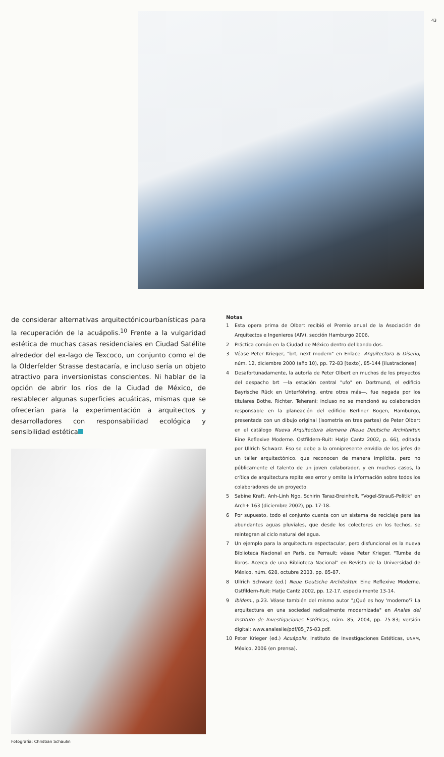43
de considerar alternativas arquitectónicourbanísticas para la recuperación de la acuápolis.<sup>10</sup> Frente a la vulgaridad estética de muchas casas residenciales en Ciudad Satélite alrededor del ex-lago de Texcoco, un conjunto como el de la Olderfelder Strasse destacaría, e incluso sería un objeto atractivo para inversionistas conscientes. Ni hablar de la opción de abrir los ríos de la Ciudad de México, de restablecer algunas superficies acuáticas, mismas que se ofrecerían para la experimentación a arquitectos y desarrolladores con responsabilidad ecológica y sensibilidad estética
Fotografía: Christian Schaulin
Notas
1 Esta opera prima de Olbert recibió el Premio anual de la Asociación de Arquitectos e Ingenieros (AIV), sección Hamburgo 2006.
2 Práctica común en la Ciudad de México dentro del bando dos.
3 Véase Peter Krieger, "brt, next modern" en Enlace. Arquitectura & Diseño, núm. 12, diciembre 2000 (año 10), pp. 72-83 [texto], 85-144 [ilustraciones].
4 Desafortunadamente, la autoría de Peter Olbert en muchos de los proyectos del despacho brt —la estación central "ufo" en Dortmund, el edificio Bayrische Rück en Unterföhring, entre otros más—, fue negada por los titulares Bothe, Richter, Teherani; incluso no se mencionó su colaboración responsable en la planeación del edificio Berliner Bogen, Hamburgo, presentada con un dibujo original (isometría en tres partes) de Peter Olbert en el catálogo Nueva Arquitectura alemana (Neue Deutsche Architektur. Eine Reflexive Moderne. Ostfildern-Ruit: Hatje Cantz 2002, p. 66), editada por Ullrich Schwarz. Eso se debe a la omnipresente envidia de los jefes de un taller arquitectónico, que reconocen de manera implícita, pero no públicamente el talento de un joven colaborador, y en muchos casos, la crítica de arquitectura repite ese error y omite la información sobre todos los colaboradores de un proyecto.
5 Sabine Kraft, Anh-Linh Ngo, Schirin Taraz-Breinholt. "Vogel-Strauß-Politik" en Arch+ 163 (diciembre 2002), pp. 17-18.
6 Por supuesto, todo el conjunto cuenta con un sistema de reciclaje para las abundantes aguas pluviales, que desde los colectores en los techos, se reintegran al ciclo natural del agua.
7 Un ejemplo para la arquitectura espectacular, pero disfuncional es la nueva Biblioteca Nacional en París, de Perrault; véase Peter Krieger. "Tumba de libros. Acerca de una Biblioteca Nacional" en Revista de la Universidad de México, núm. 628, octubre 2003, pp. 85-87.
8 Ullrich Schwarz (ed.) Neue Deutsche Architektur. Eine Reflexive Moderne. Ostfildern-Ruit: Hatje Cantz 2002, pp. 12-17, especialmente 13-14.
9 Ibídem., p.23. Véase también del mismo autor "¿Qué es hoy 'moderno'? La arquitectura en una sociedad radicalmente modernizada" en Anales del Instituto de Investigaciones Estéticas, núm. 85, 2004, pp. 75-83; versión digital: www.analesiie/pdf/85_75-83.pdf.
10 Peter Krieger (ed.) Acuápolis, Instituto de Investigaciones Estéticas, UNAM, México, 2006 (en prensa).